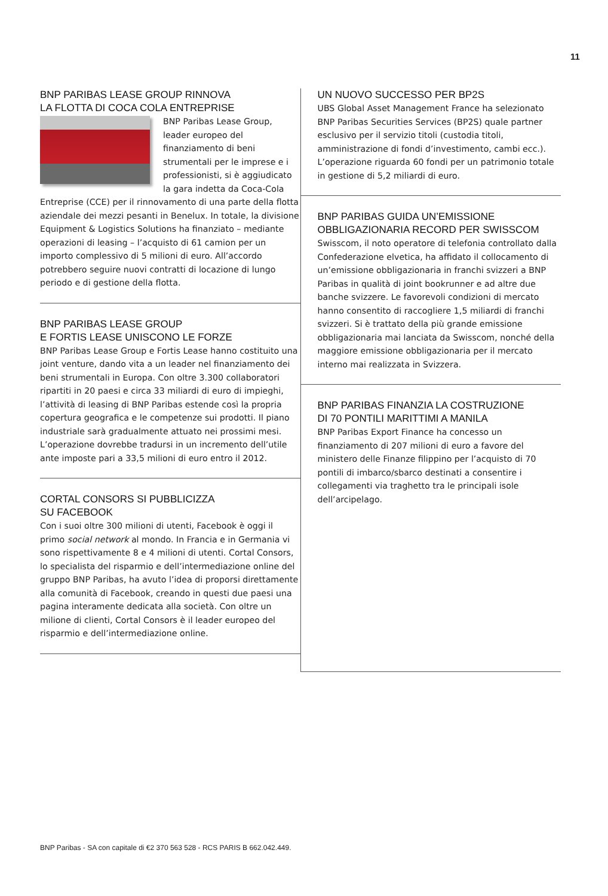11
BNP PARIBAS LEASE GROUP RINNOVA
LA FLOTTA DI COCA COLA ENTREPRISE
BNP Paribas Lease Group, leader europeo del finanziamento di beni strumentali per le imprese e i professionisti, si è aggiudicato la gara indetta da Coca-Cola Entreprise (CCE) per il rinnovamento di una parte della flotta aziendale dei mezzi pesanti in Benelux. In totale, la divisione Equipment & Logistics Solutions ha finanziato – mediante operazioni di leasing – l’acquisto di 61 camion per un importo complessivo di 5 milioni di euro. All’accordo potrebbero seguire nuovi contratti di locazione di lungo periodo e di gestione della flotta.
BNP PARIBAS LEASE GROUP
E FORTIS LEASE UNISCONO LE FORZE
BNP Paribas Lease Group e Fortis Lease hanno costituito una joint venture, dando vita a un leader nel finanziamento dei beni strumentali in Europa. Con oltre 3.300 collaboratori ripartiti in 20 paesi e circa 33 miliardi di euro di impieghi, l’attività di leasing di BNP Paribas estende così la propria copertura geografica e le competenze sui prodotti. Il piano industriale sarà gradualmente attuato nei prossimi mesi. L’operazione dovrebbe tradursi in un incremento dell’utile ante imposte pari a 33,5 milioni di euro entro il 2012.
CORTAL CONSORS SI PUBBLICIZZA
SU FACEBOOK
Con i suoi oltre 300 milioni di utenti, Facebook è oggi il primo social network al mondo. In Francia e in Germania vi sono rispettivamente 8 e 4 milioni di utenti. Cortal Consors, lo specialista del risparmio e dell’intermediazione online del gruppo BNP Paribas, ha avuto l’idea di proporsi direttamente alla comunità di Facebook, creando in questi due paesi una pagina interamente dedicata alla società. Con oltre un milione di clienti, Cortal Consors è il leader europeo del risparmio e dell’intermediazione online.
UN NUOVO SUCCESSO PER BP2S
UBS Global Asset Management France ha selezionato BNP Paribas Securities Services (BP2S) quale partner esclusivo per il servizio titoli (custodia titoli, amministrazione di fondi d’investimento, cambi ecc.). L’operazione riguarda 60 fondi per un patrimonio totale in gestione di 5,2 miliardi di euro.
BNP PARIBAS GUIDA UN’EMISSIONE
OBBLIGAZIONARIA RECORD PER SWISSCOM
Swisscom, il noto operatore di telefonia controllato dalla Confederazione elvetica, ha affidato il collocamento di un’emissione obbligazionaria in franchi svizzeri a BNP Paribas in qualità di joint bookrunner e ad altre due banche svizzere. Le favorevoli condizioni di mercato hanno consentito di raccogliere 1,5 miliardi di franchi svizzeri. Si è trattato della più grande emissione obbligazionaria mai lanciata da Swisscom, nonché della maggiore emissione obbligazionaria per il mercato interno mai realizzata in Svizzera.
BNP PARIBAS FINANZIA LA COSTRUZIONE
DI 70 PONTILI MARITTIMI A MANILA
BNP Paribas Export Finance ha concesso un finanziamento di 207 milioni di euro a favore del ministero delle Finanze filippino per l’acquisto di 70 pontili di imbarco/sbarco destinati a consentire i collegamenti via traghetto tra le principali isole dell’arcipelago.
BNP Paribas - SA con capitale di €2 370 563 528 - RCS PARIS B 662.042.449.